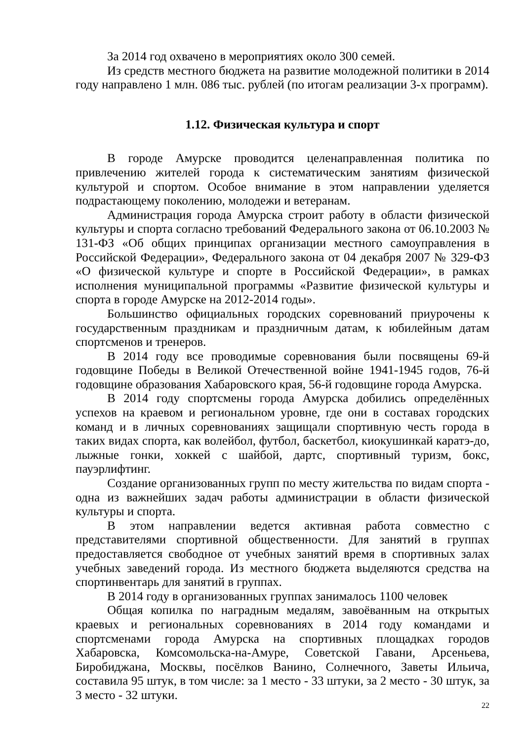За 2014 год охвачено в мероприятиях около 300 семей.
Из средств местного бюджета на развитие молодежной политики в 2014 году направлено 1 млн. 086 тыс. рублей (по итогам реализации 3-х программ).
1.12. Физическая культура и спорт
В городе Амурске проводится целенаправленная политика по привлечению жителей города к систематическим занятиям физической культурой и спортом. Особое внимание в этом направлении уделяется подрастающему поколению, молодежи и ветеранам.
Администрация города Амурска строит работу в области физической культуры и спорта согласно требований Федерального закона от 06.10.2003 № 131-ФЗ «Об общих принципах организации местного самоуправления в Российской Федерации», Федерального закона от 04 декабря 2007 № 329-ФЗ «О физической культуре и спорте в Российской Федерации», в рамках исполнения муниципальной программы «Развитие физической культуры и спорта в городе Амурске на 2012-2014 годы».
Большинство официальных городских соревнований приурочены к государственным праздникам и праздничным датам, к юбилейным датам спортсменов и тренеров.
В 2014 году все проводимые соревнования были посвящены 69-й годовщине Победы в Великой Отечественной войне 1941-1945 годов, 76-й годовщине образования Хабаровского края, 56-й годовщине города Амурска.
В 2014 году спортсмены города Амурска добились определённых успехов на краевом и региональном уровне, где они в составах городских команд и в личных соревнованиях защищали спортивную честь города в таких видах спорта, как волейбол, футбол, баскетбол, киокушинкай каратэ-до, лыжные гонки, хоккей с шайбой, дартс, спортивный туризм, бокс, пауэрлифтинг.
Создание организованных групп по месту жительства по видам спорта - одна из важнейших задач работы администрации в области физической культуры и спорта.
В этом направлении ведется активная работа совместно с представителями спортивной общественности. Для занятий в группах предоставляется свободное от учебных занятий время в спортивных залах учебных заведений города. Из местного бюджета выделяются средства на спортинвентарь для занятий в группах.
В 2014 году в организованных группах занималось 1100 человек
Общая копилка по наградным медалям, завоёванным на открытых краевых и региональных соревнованиях в 2014 году командами и спортсменами города Амурска на спортивных площадках городов Хабаровска, Комсомольска-на-Амуре, Советской Гавани, Арсеньева, Биробиджана, Москвы, посёлков Ванино, Солнечного, Заветы Ильича, составила 95 штук, в том числе: за 1 место - 33 штуки, за 2 место - 30 штук, за 3 место - 32 штуки.
22